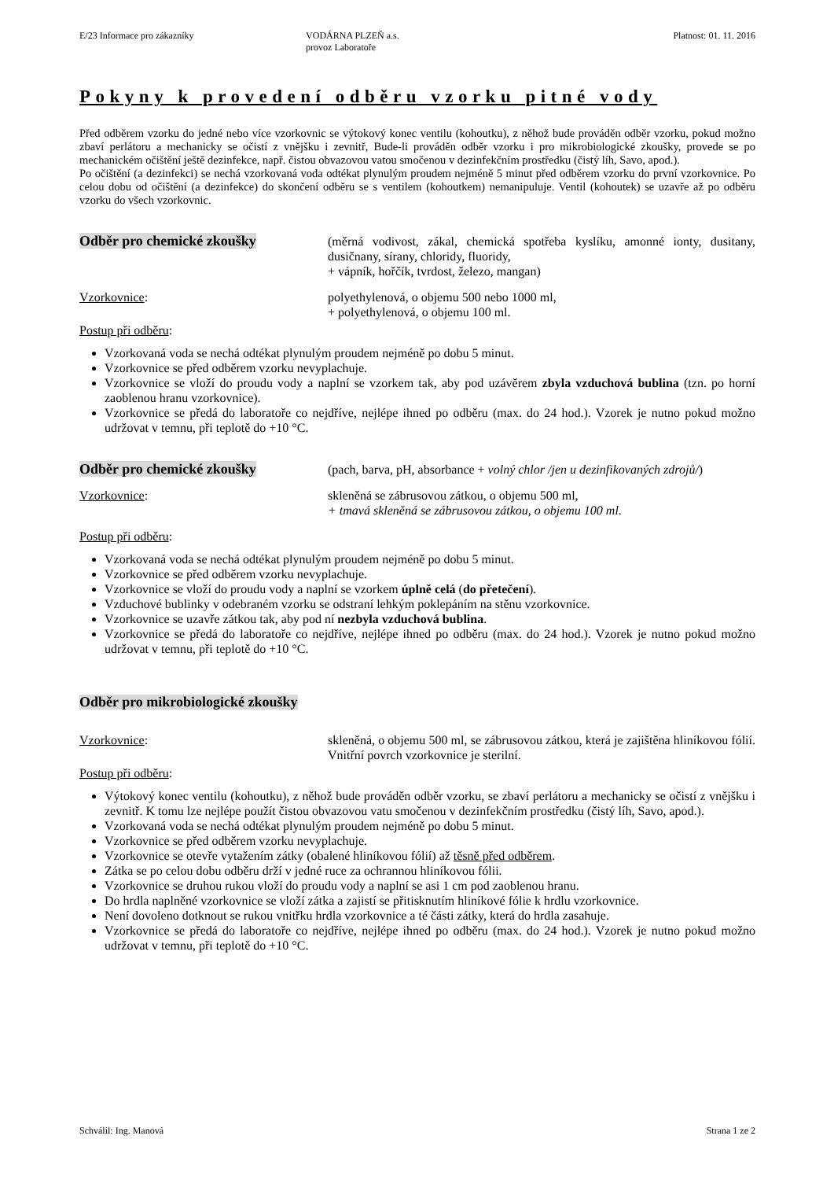E/23 Informace pro zákazníky VODÁRNA PLZEŇ a.s.
provoz Laboratoře
Platnost: 01. 11. 2016
Pokyny k provedení odběru vzorku pitné vody
Před odběrem vzorku do jedné nebo více vzorkovnic se výtokový konec ventilu (kohoutku), z něhož bude prováděn odběr vzorku, pokud možno zbaví perlátoru a mechanicky se očistí z vnějšku i zevnitř, Bude-li prováděn odběr vzorku i pro mikrobiologické zkoušky, provede se po mechanickém očištění ještě dezinfekce, např. čistou obvazovou vatou smočenou v dezinfekčním prostředku (čistý líh, Savo, apod.).
Po očištění (a dezinfekci) se nechá vzorkovaná voda odtékat plynulým proudem nejméně 5 minut před odběrem vzorku do první vzorkovnice. Po celou dobu od očištění (a dezinfekce) do skončení odběru se s ventilem (kohoutkem) nemanipuluje. Ventil (kohoutek) se uzavře až po odběru vzorku do všech vzorkovnic.
Odběr pro chemické zkoušky
(měrná vodivost, zákal, chemická spotřeba kyslíku, amonné ionty, dusitany, dusičnany, sírany, chloridy, fluoridy,
+ vápník, hořčík, tvrdost, železo, mangan)
Vzorkovnice: polyethylenová, o objemu 500 nebo 1000 ml,
+ polyethylenová, o objemu 100 ml.
Postup při odběru:
Vzorkovaná voda se nechá odtékat plynulým proudem nejméně po dobu 5 minut.
Vzorkovnice se před odběrem vzorku nevyplachuje.
Vzorkovnice se vloží do proudu vody a naplní se vzorkem tak, aby pod uzávěrem zbyla vzduchová bublina (tzn. po horní zaoblenou hranu vzorkovnice).
Vzorkovnice se předá do laboratoře co nejdříve, nejlépe ihned po odběru (max. do 24 hod.). Vzorek je nutno pokud možno udržovat v temnu, při teplotě do +10 °C.
Odběr pro chemické zkoušky
(pach, barva, pH, absorbance + volný chlor /jen u dezinfikovaných zdrojů/)
Vzorkovnice: skleněná se zábrusovou zátkou, o objemu 500 ml,
+ tmavá skleněná se zábrusovou zátkou, o objemu 100 ml.
Postup při odběru:
Vzorkovaná voda se nechá odtékat plynulým proudem nejméně po dobu 5 minut.
Vzorkovnice se před odběrem vzorku nevyplachuje.
Vzorkovnice se vloží do proudu vody a naplní se vzorkem úplně celá (do přetečení).
Vzduchové bublinky v odebraném vzorku se odstraní lehkým poklepáním na stěnu vzorkovnice.
Vzorkovnice se uzavře zátkou tak, aby pod ní nezbyla vzduchová bublina.
Vzorkovnice se předá do laboratoře co nejdříve, nejlépe ihned po odběru (max. do 24 hod.). Vzorek je nutno pokud možno udržovat v temnu, při teplotě do +10 °C.
Odběr pro mikrobiologické zkoušky
Vzorkovnice: skleněná, o objemu 500 ml, se zábrusovou zátkou, která je zajištěna hliníkovou fólií. Vnitřní povrch vzorkovnice je sterilní.
Postup při odběru:
Výtokový konec ventilu (kohoutku), z něhož bude prováděn odběr vzorku, se zbaví perlátoru a mechanicky se očistí z vnějšku i zevnitř. K tomu lze nejlépe použít čistou obvazovou vatu smočenou v dezinfekčním prostředku (čistý líh, Savo, apod.).
Vzorkovaná voda se nechá odtékat plynulým proudem nejméně po dobu 5 minut.
Vzorkovnice se před odběrem vzorku nevyplachuje.
Vzorkovnice se otevře vytažením zátky (obalené hliníkovou fólií) až těsně před odběrem.
Zátka se po celou dobu odběru drží v jedné ruce za ochrannou hliníkovou fólii.
Vzorkovnice se druhou rukou vloží do proudu vody a naplní se asi 1 cm pod zaoblenou hranu.
Do hrdla naplněné vzorkovnice se vloží zátka a zajistí se přitisknutím hliníkové fólie k hrdlu vzorkovnice.
Není dovoleno dotknout se rukou vnitřku hrdla vzorkovnice a té části zátky, která do hrdla zasahuje.
Vzorkovnice se předá do laboratoře co nejdříve, nejlépe ihned po odběru (max. do 24 hod.). Vzorek je nutno pokud možno udržovat v temnu, při teplotě do +10 °C.
Schválil: Ing. Manová Strana 1 ze 2